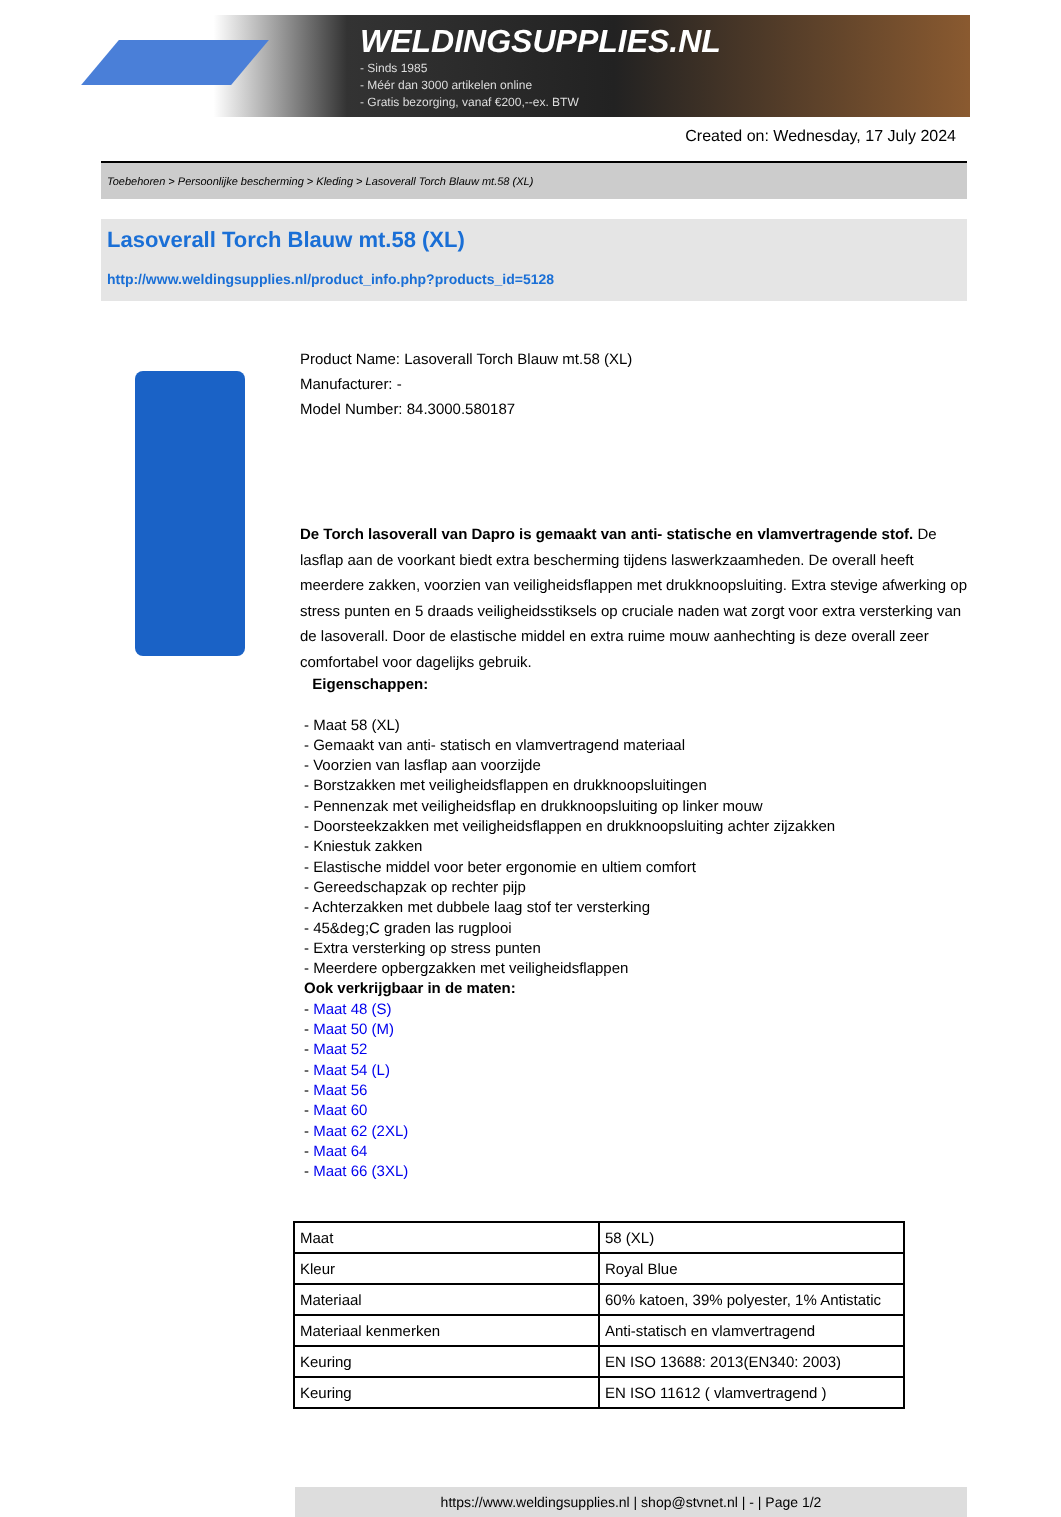WELDINGSUPPLIES.NL
- Sinds 1985
- Méér dan 3000 artikelen online
- Gratis bezorging, vanaf €200,--ex. BTW
Created on: Wednesday, 17 July 2024
Toebehoren > Persoonlijke bescherming > Kleding > Lasoverall Torch Blauw mt.58 (XL)
Lasoverall Torch Blauw mt.58 (XL)
http://www.weldingsupplies.nl/product_info.php?products_id=5128
Product Name: Lasoverall Torch Blauw mt.58 (XL)
Manufacturer: -
Model Number: 84.3000.580187
De Torch lasoverall van Dapro is gemaakt van anti- statische en vlamvertragende stof. De lasflap aan de voorkant biedt extra bescherming tijdens laswerkzaamheden. De overall heeft meerdere zakken, voorzien van veiligheidsflappen met drukknoopsluiting. Extra stevige afwerking op stress punten en 5 draads veiligheidsstiksels op cruciale naden wat zorgt voor extra versterking van de lasoverall. Door de elastische middel en extra ruime mouw aanhechting is deze overall zeer comfortabel voor dagelijks gebruik.
Eigenschappen:
- Maat 58 (XL)
- Gemaakt van anti- statisch en vlamvertragend materiaal
- Voorzien van lasflap aan voorzijde
- Borstzakken met veiligheidsflappen en drukknoopsluitingen
- Pennenzak met veiligheidsflap en drukknoopsluiting op linker mouw
- Doorsteekzakken met veiligheidsflappen en drukknoopsluiting achter zijzakken
- Kniestuk zakken
- Elastische middel voor beter ergonomie en ultiem comfort
- Gereedschapzak op rechter pijp
- Achterzakken met dubbele laag stof ter versterking
- 45&deg;C graden las rugplooi
- Extra versterking op stress punten
- Meerdere opbergzakken met veiligheidsflappen
Ook verkrijgbaar in de maten:
- Maat 48 (S)
- Maat 50 (M)
- Maat 52
- Maat 54 (L)
- Maat 56
- Maat 60
- Maat 62 (2XL)
- Maat 64
- Maat 66 (3XL)
| Maat | 58 (XL) |
| Kleur | Royal Blue |
| Materiaal | 60% katoen, 39% polyester, 1% Antistatic |
| Materiaal kenmerken | Anti-statisch en vlamvertragend |
| Keuring | EN ISO 13688: 2013(EN340: 2003) |
| Keuring | EN ISO 11612 ( vlamvertragend ) |
https://www.weldingsupplies.nl | shop@stvnet.nl | - | Page 1/2